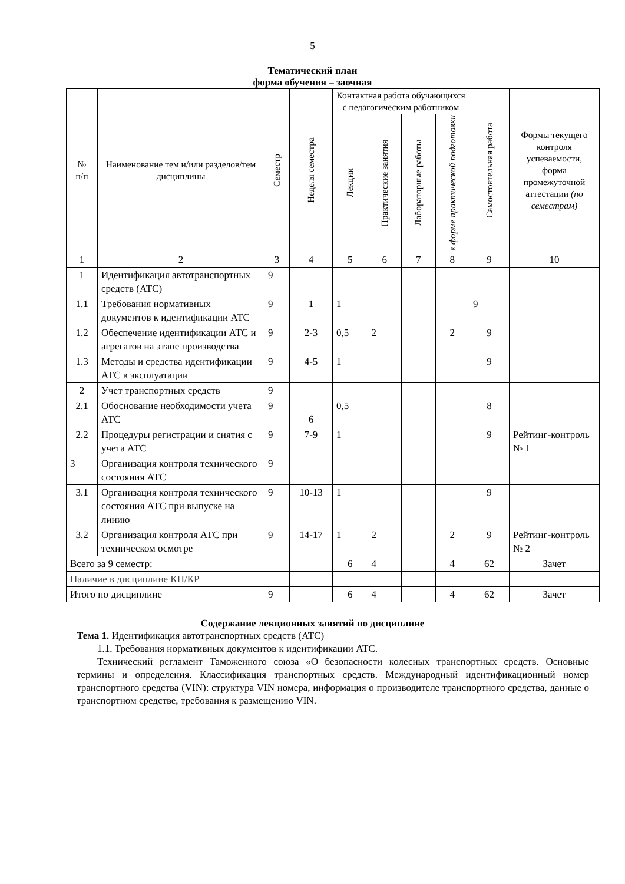5
Тематический план
форма обучения – заочная
| № п/п | Наименование тем и/или разделов/тем дисциплины | Семестр | Неделя семестра | Контактная работа обучающихся с педагогическим работником | | | | Самостоятельная работа | Формы текущего контроля успеваемости, форма промежуточной аттестации (по семестрам) |
| --- | --- | --- | --- | --- | --- | --- | --- | --- | --- |
| | | | | Лекции | Практические занятия | Лабораторные работы | в форме практической подготовки | | |
| 1 | 2 | 3 | 4 | 5 | 6 | 7 | 8 | 9 | 10 |
| 1 | Идентификация автотранспортных средств (АТС) | 9 | | | | | | | |
| 1.1 | Требования нормативных документов к идентификации АТС | 9 | 1 | 1 | | | | 9 | |
| 1.2 | Обеспечение идентификации АТС и агрегатов на этапе производства | 9 | 2-3 | 0,5 | 2 | | 2 | 9 | |
| 1.3 | Методы и средства идентификации АТС в эксплуатации | 9 | 4-5 | 1 | | | | 9 | |
| 2 | Учет транспортных средств | 9 | | | | | | | |
| 2.1 | Обоснование необходимости учета АТС | 9 | 6 | 0,5 | | | | 8 | |
| 2.2 | Процедуры регистрации и снятия с учета АТС | 9 | 7-9 | 1 | | | | 9 | Рейтинг-контроль № 1 |
| 3 | Организация контроля технического состояния АТС | 9 | | | | | | | |
| 3.1 | Организация контроля технического состояния АТС при выпуске на линию | 9 | 10-13 | 1 | | | | 9 | |
| 3.2 | Организация контроля АТС при техническом осмотре | 9 | 14-17 | 1 | 2 | | 2 | 9 | Рейтинг-контроль № 2 |
| Всего за 9 семестр: | | | | 6 | 4 | | 4 | 62 | Зачет |
| Наличие в дисциплине КП/КР | | | | | | | | | |
| Итого по дисциплине | | 9 | | 6 | 4 | | 4 | 62 | Зачет |
Содержание лекционных занятий по дисциплине
Тема 1. Идентификация автотранспортных средств (АТС)
1.1. Требования нормативных документов к идентификации АТС.
Технический регламент Таможенного союза «О безопасности колесных транспортных средств. Основные термины и определения. Классификация транспортных средств. Международный идентификационный номер транспортного средства (VIN): структура VIN номера, информация о производителе транспортного средства, данные о транспортном средстве, требования к размещению VIN.